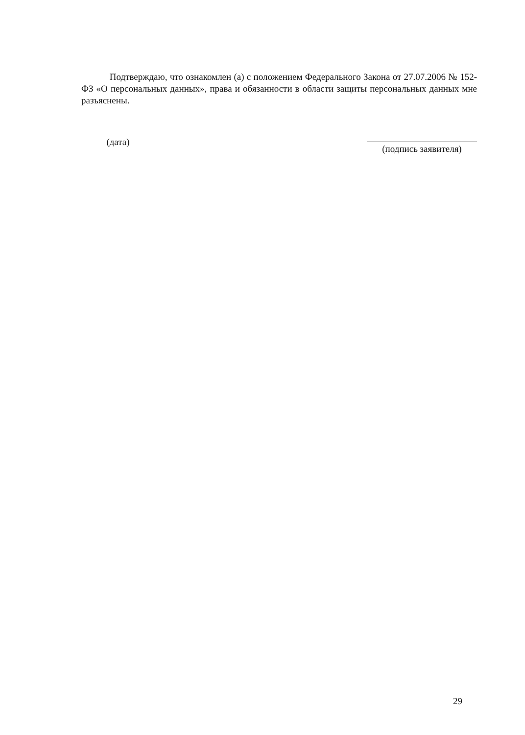Подтверждаю, что ознакомлен (а) с положением Федерального Закона от 27.07.2006 № 152-ФЗ «О персональных данных», права и обязанности в области защиты персональных данных мне разъяснены.
(дата)
(подпись заявителя)
29